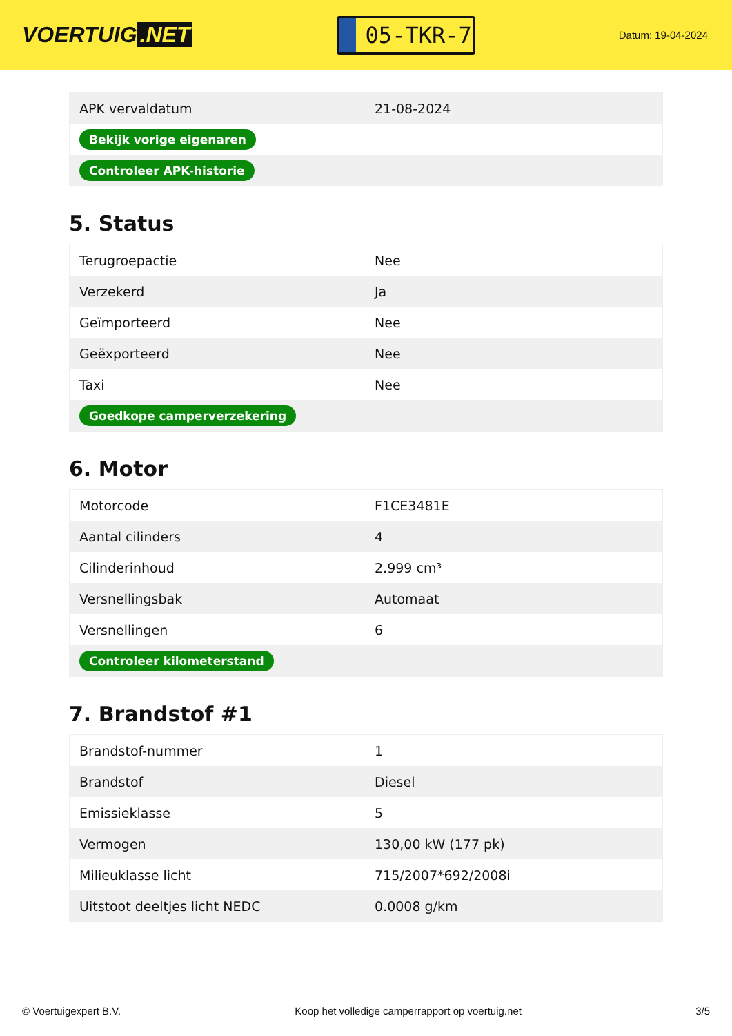VOERTUIG.NET
05-TKR-7
Datum: 19-04-2024
| APK vervaldatum | 21-08-2024 |
| Bekijk vorige eigenaren | |
| Controleer APK-historie | |
5. Status
| Terugroepactie | Nee |
| Verzekerd | Ja |
| Geïmporteerd | Nee |
| Geëxporteerd | Nee |
| Taxi | Nee |
| Goedkope camperverzekering | |
6. Motor
| Motorcode | F1CE3481E |
| Aantal cilinders | 4 |
| Cilinderinhoud | 2.999 cm³ |
| Versnellingsbak | Automaat |
| Versnellingen | 6 |
| Controleer kilometerstand | |
7. Brandstof #1
| Brandstof-nummer | 1 |
| Brandstof | Diesel |
| Emissieklasse | 5 |
| Vermogen | 130,00 kW (177 pk) |
| Milieuklasse licht | 715/2007*692/2008i |
| Uitstoot deeltjes licht NEDC | 0.0008 g/km |
© Voertuigexpert B.V. Koop het volledige camperrapport op voertuig.net 3/5